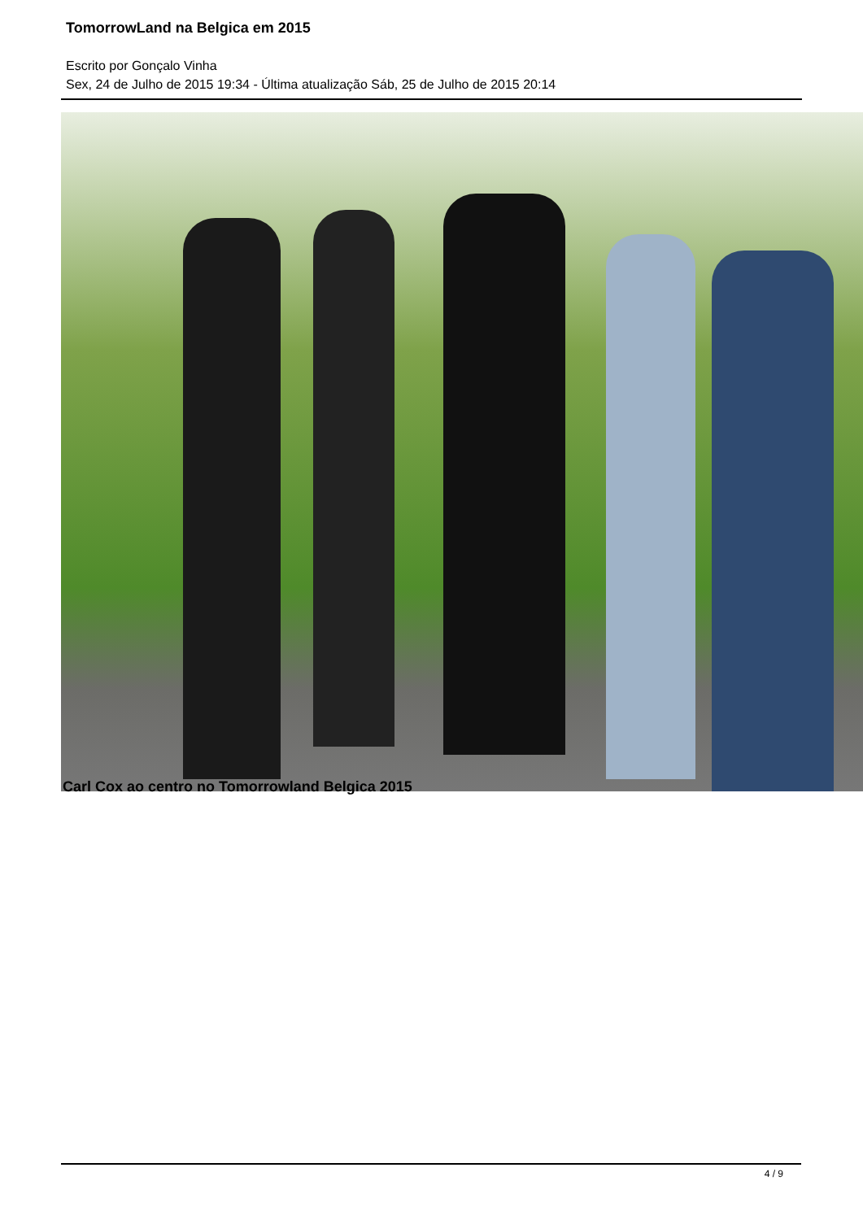TomorrowLand na Belgica em 2015
Escrito por Gonçalo Vinha
Sex, 24 de Julho de 2015 19:34 - Última atualização Sáb, 25 de Julho de 2015 20:14
Carl Cox ao centro no Tomorrowland Belgica 2015
4 / 9